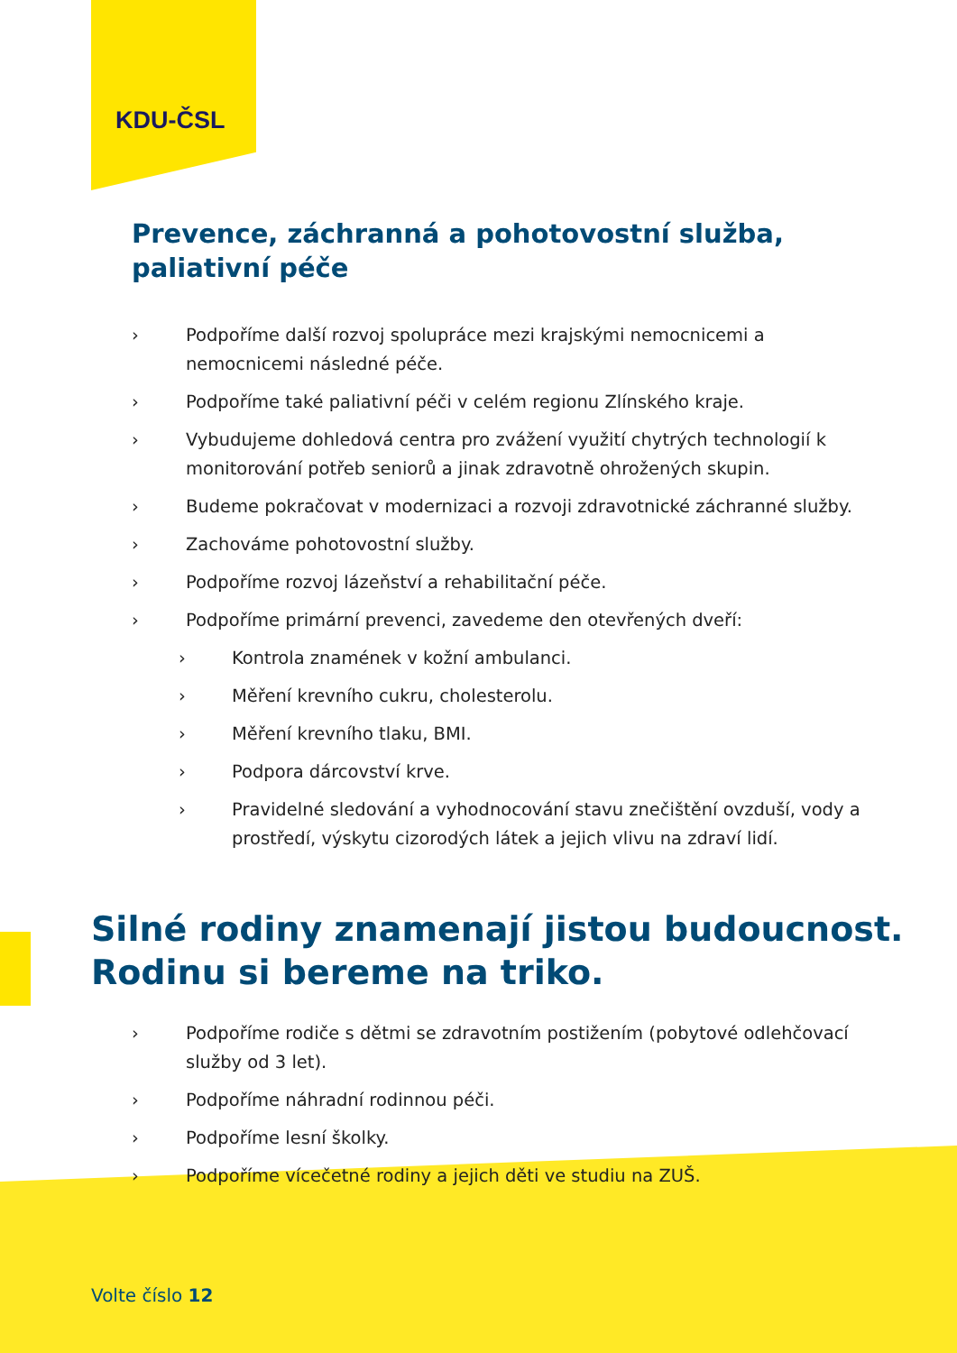KDU-ČSL
Prevence, záchranná a pohotovostní služba, paliativní péče
› Podpoříme další rozvoj spolupráce mezi krajskými nemocnicemi a nemocnicemi následné péče.
› Podpoříme také paliativní péči v celém regionu Zlínského kraje.
› Vybudujeme dohledová centra pro zvážení využití chytrých technologií k monitorování potřeb seniorů a jinak zdravotně ohrožených skupin.
› Budeme pokračovat v modernizaci a rozvoji zdravotnické záchranné služby.
› Zachováme pohotovostní služby.
› Podpoříme rozvoj lázeňství a rehabilitační péče.
› Podpoříme primární prevenci, zavedeme den otevřených dveří:
› Kontrola znamének v kožní ambulanci.
› Měření krevního cukru, cholesterolu.
› Měření krevního tlaku, BMI.
› Podpora dárcovství krve.
› Pravidelné sledování a vyhodnocování stavu znečištění ovzduší, vody a prostředí, výskytu cizorodých látek a jejich vlivu na zdraví lidí.
Silné rodiny znamenají jistou budoucnost. Rodinu si bereme na triko.
› Podpoříme rodiče s dětmi se zdravotním postižením (pobytové odlehčovací služby od 3 let).
› Podpoříme náhradní rodinnou péči.
› Podpoříme lesní školky.
› Podpoříme vícečetné rodiny a jejich děti ve studiu na ZUŠ.
Volte číslo 12